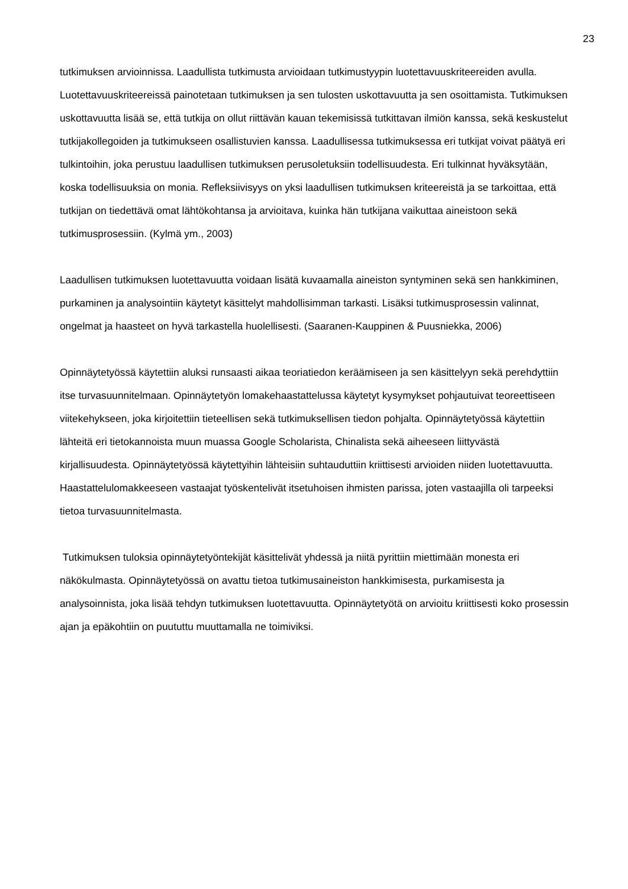23
tutkimuksen arvioinnissa. Laadullista tutkimusta arvioidaan tutkimustyypin luotettavuuskriteereiden avulla. Luotettavuuskriteereissä painotetaan tutkimuksen ja sen tulosten uskottavuutta ja sen osoittamista. Tutkimuksen uskottavuutta lisää se, että tutkija on ollut riittävän kauan tekemisissä tutkittavan ilmiön kanssa, sekä keskustelut tutkijakollegoiden ja tutkimukseen osallistuvien kanssa. Laadullisessa tutkimuksessa eri tutkijat voivat päätyä eri tulkintoihin, joka perustuu laadullisen tutkimuksen perusoletuksiin todellisuudesta. Eri tulkinnat hyväksytään, koska todellisuuksia on monia. Refleksiivisyys on yksi laadullisen tutkimuksen kriteereistä ja se tarkoittaa, että tutkijan on tiedettävä omat lähtökohtansa ja arvioitava, kuinka hän tutkijana vaikuttaa aineistoon sekä tutkimusprosessiin. (Kylmä ym., 2003)
Laadullisen tutkimuksen luotettavuutta voidaan lisätä kuvaamalla aineiston syntyminen sekä sen hankkiminen, purkaminen ja analysointiin käytetyt käsittelyt mahdollisimman tarkasti. Lisäksi tutkimusprosessin valinnat, ongelmat ja haasteet on hyvä tarkastella huolellisesti. (Saaranen-Kauppinen & Puusniekka, 2006)
Opinnäytetyössä käytettiin aluksi runsaasti aikaa teoriatiedon keräämiseen ja sen käsittelyyn sekä perehdyttiin itse turvasuunnitelmaan. Opinnäytetyön lomakehaastattelussa käytetyt kysymykset pohjautuivat teoreettiseen viitekehykseen, joka kirjoitettiin tieteellisen sekä tutkimuksellisen tiedon pohjalta. Opinnäytetyössä käytettiin lähteitä eri tietokannoista muun muassa Google Scholarista, Chinalista sekä aiheeseen liittyvästä kirjallisuudesta. Opinnäytetyössä käytettyihin lähteisiin suhtauduttiin kriittisesti arvioiden niiden luotettavuutta. Haastattelulomakkeeseen vastaajat työskentelivät itsetuhoisen ihmisten parissa, joten vastaajilla oli tarpeeksi tietoa turvasuunnitelmasta.
Tutkimuksen tuloksia opinnäytetyöntekijät käsittelivät yhdessä ja niitä pyrittiin miettimään monesta eri näkökulmasta. Opinnäytetyössä on avattu tietoa tutkimusaineiston hankkimisesta, purkamisesta ja analysoinnista, joka lisää tehdyn tutkimuksen luotettavuutta. Opinnäytetyötä on arvioitu kriittisesti koko prosessin ajan ja epäkohtiin on puututtu muuttamalla ne toimiviksi.